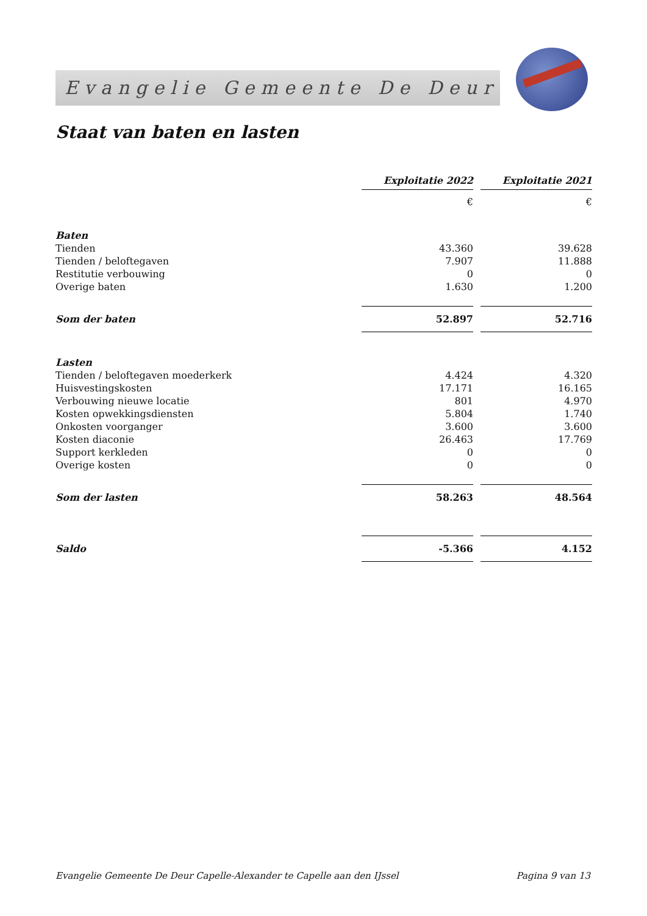Evangelie Gemeente De Deur
Staat van baten en lasten
| | Exploitatie 2022 | | Exploitatie 2021 |
| | € | | € |
| Baten | | | |
| Tienden | 43.360 | | 39.628 |
| Tienden / beloftegaven | 7.907 | | 11.888 |
| Restitutie verbouwing | 0 | | 0 |
| Overige baten | 1.630 | | 1.200 |
| Som der baten | 52.897 | | 52.716 |
| Lasten | | | |
| Tienden / beloftegaven moederkerk | 4.424 | | 4.320 |
| Huisvestingskosten | 17.171 | | 16.165 |
| Verbouwing nieuwe locatie | 801 | | 4.970 |
| Kosten opwekkingsdiensten | 5.804 | | 1.740 |
| Onkosten voorganger | 3.600 | | 3.600 |
| Kosten diaconie | 26.463 | | 17.769 |
| Support kerkleden | 0 | | 0 |
| Overige kosten | 0 | | 0 |
| Som der lasten | 58.263 | | 48.564 |
| Saldo | -5.366 | | 4.152 |
Evangelie Gemeente De Deur Capelle-Alexander te Capelle aan den IJssel Pagina 9 van 13